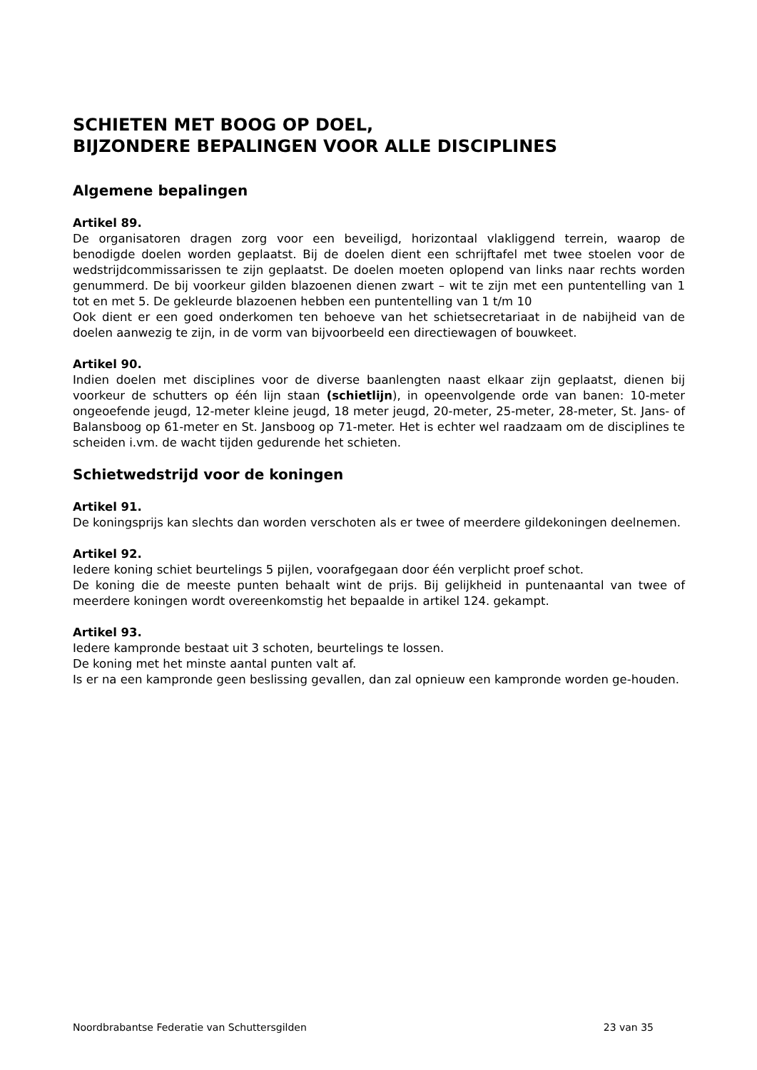SCHIETEN MET BOOG OP DOEL,
BIJZONDERE BEPALINGEN VOOR ALLE DISCIPLINES
Algemene bepalingen
Artikel 89.
De organisatoren dragen zorg voor een beveiligd, horizontaal vlakliggend terrein, waarop de benodigde doelen worden geplaatst. Bij de doelen dient een schrijftafel met twee stoelen voor de wedstrijdcommissarissen te zijn geplaatst. De doelen moeten oplopend van links naar rechts worden genummerd. De bij voorkeur gilden blazoenen dienen zwart – wit te zijn met een puntentelling van 1 tot en met 5. De gekleurde blazoenen hebben een puntentelling van 1 t/m 10
Ook dient er een goed onderkomen ten behoeve van het schietsecretariaat in de nabijheid van de doelen aanwezig te zijn, in de vorm van bijvoorbeeld een directiewagen of bouwkeet.
Artikel 90.
Indien doelen met disciplines voor de diverse baanlengten naast elkaar zijn geplaatst, dienen bij voorkeur de schutters op één lijn staan (schietlijn), in opeenvolgende orde van banen: 10-meter ongeoefende jeugd, 12-meter kleine jeugd, 18 meter jeugd, 20-meter, 25-meter, 28-meter, St. Jans- of Balansboog op 61-meter en St. Jansboog op 71-meter. Het is echter wel raadzaam om de disciplines te scheiden i.vm. de wacht tijden gedurende het schieten.
Schietwedstrijd voor de koningen
Artikel 91.
De koningsprijs kan slechts dan worden verschoten als er twee of meerdere gildekoningen deelnemen.
Artikel 92.
Iedere koning schiet beurtelings 5 pijlen, voorafgegaan door één verplicht proef schot.
De koning die de meeste punten behaalt wint de prijs. Bij gelijkheid in puntenaantal van twee of meerdere koningen wordt overeenkomstig het bepaalde in artikel 124. gekampt.
Artikel 93.
Iedere kampronde bestaat uit 3 schoten, beurtelings te lossen.
De koning met het minste aantal punten valt af.
Is er na een kampronde geen beslissing gevallen, dan zal opnieuw een kampronde worden ge-houden.
Noordbrabantse Federatie van Schuttersgilden 23 van 35